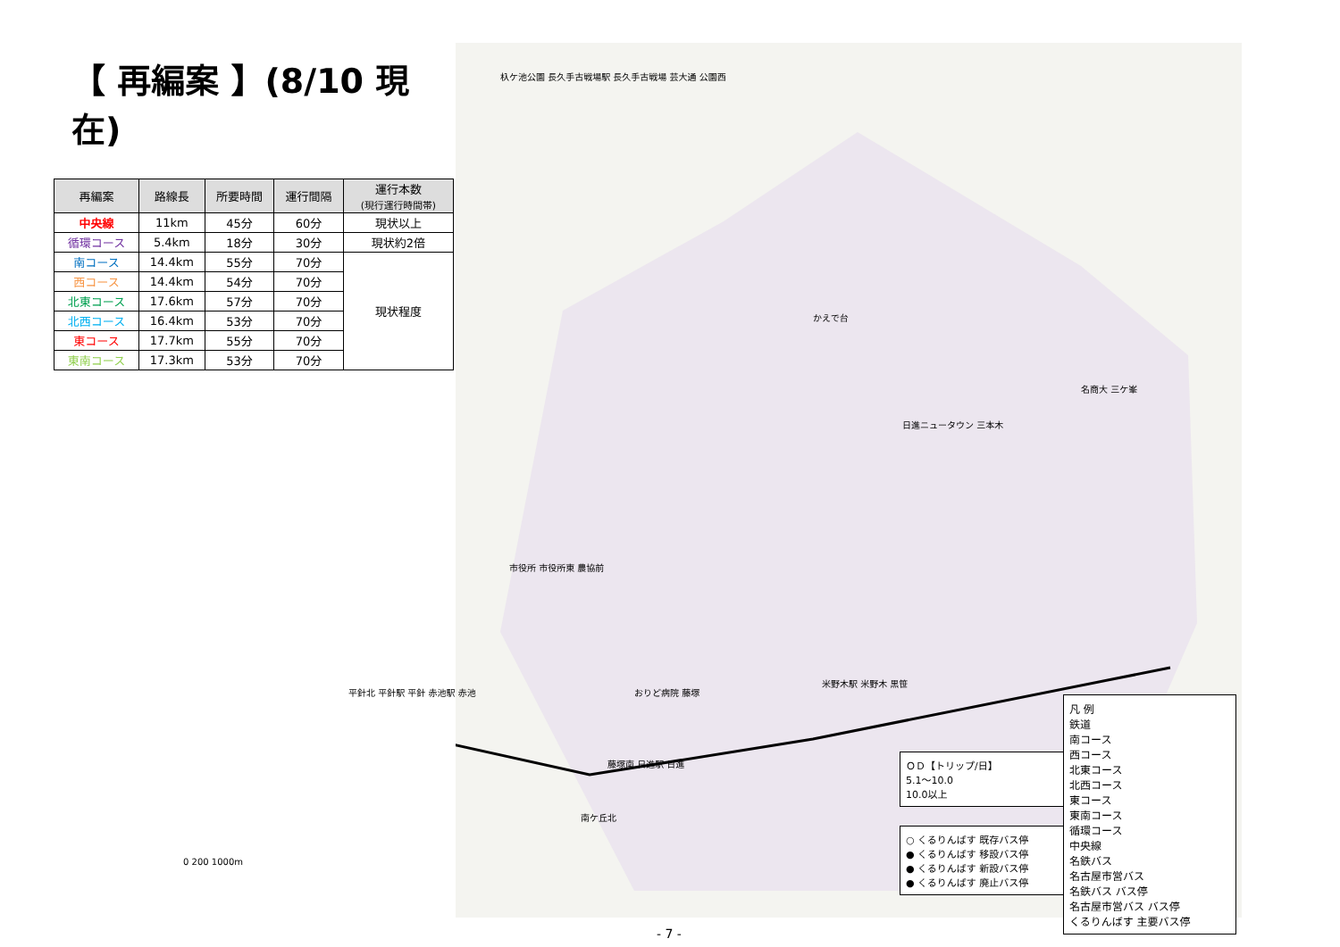【 再編案 】(8/10 現在)
| 再編案 | 路線長 | 所要時間 | 運行間隔 | 運行本数 (現行運行時間帯) |
| --- | --- | --- | --- | --- |
| 中央線 | 11km | 45分 | 60分 | 現状以上 |
| 循環コース | 5.4km | 18分 | 30分 | 現状約2倍 |
| 南コース | 14.4km | 55分 | 70分 | 現状程度 |
| 西コース | 14.4km | 54分 | 70分 | |
| 北東コース | 17.6km | 57分 | 70分 | |
| 北西コース | 16.4km | 53分 | 70分 | |
| 東コース | 17.7km | 55分 | 70分 | |
| 東南コース | 17.3km | 53分 | 70分 | |
杁ケ池公園 長久手古戦場駅 長久手古戦場 芸大通 公園西
かえで台
名商大 三ケ峯
日進ニュータウン 三本木
市役所 市役所東 農協前
おりど病院 藤塚
平針北 平針駅 平針 赤池駅 赤池
藤塚南 日進駅 日進
米野木駅 米野木 黒笹
南ケ丘北
0 200 1000m
ＯＤ【トリップ/日】
5.1～10.0
10.0以上
○ くるりんばす 既存バス停
● くるりんばす 移設バス停
● くるりんばす 新設バス停
● くるりんばす 廃止バス停
凡 例
鉄道
南コース
西コース
北東コース
北西コース
東コース
東南コース
循環コース
中央線
名鉄バス
名古屋市営バス
名鉄バス バス停
名古屋市営バス バス停
くるりんばす 主要バス停
- 7 -